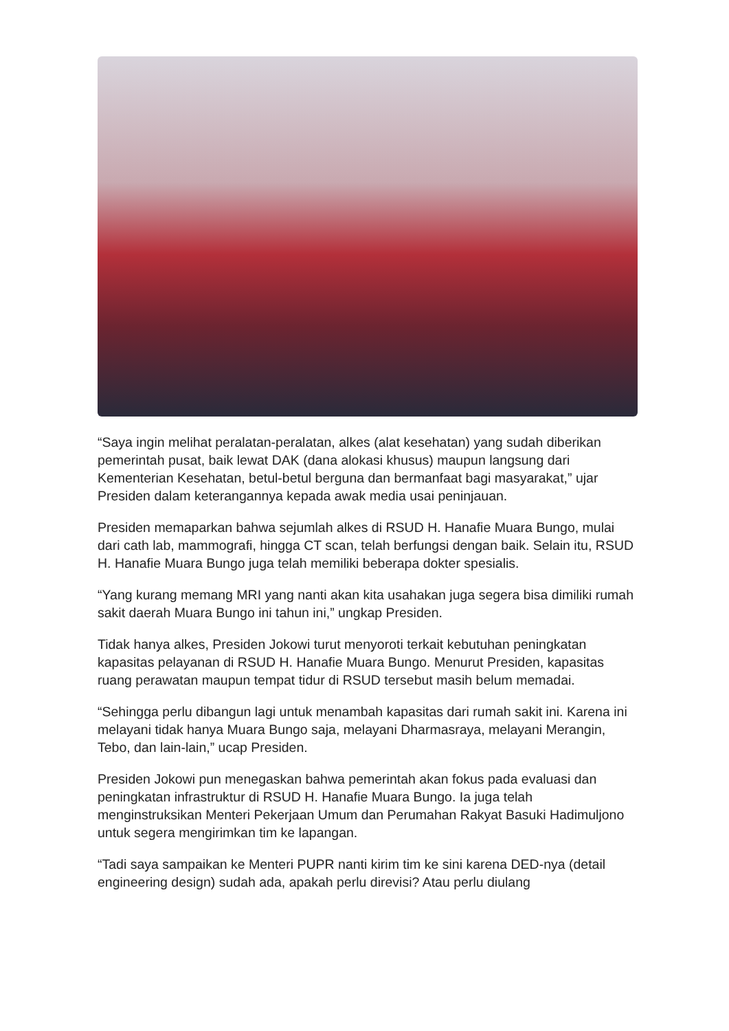“Saya ingin melihat peralatan-peralatan, alkes (alat kesehatan) yang sudah diberikan pemerintah pusat, baik lewat DAK (dana alokasi khusus) maupun langsung dari Kementerian Kesehatan, betul-betul berguna dan bermanfaat bagi masyarakat,” ujar Presiden dalam keterangannya kepada awak media usai peninjauan.
Presiden memaparkan bahwa sejumlah alkes di RSUD H. Hanafie Muara Bungo, mulai dari cath lab, mammografi, hingga CT scan, telah berfungsi dengan baik. Selain itu, RSUD H. Hanafie Muara Bungo juga telah memiliki beberapa dokter spesialis.
“Yang kurang memang MRI yang nanti akan kita usahakan juga segera bisa dimiliki rumah sakit daerah Muara Bungo ini tahun ini,” ungkap Presiden.
Tidak hanya alkes, Presiden Jokowi turut menyoroti terkait kebutuhan peningkatan kapasitas pelayanan di RSUD H. Hanafie Muara Bungo. Menurut Presiden, kapasitas ruang perawatan maupun tempat tidur di RSUD tersebut masih belum memadai.
“Sehingga perlu dibangun lagi untuk menambah kapasitas dari rumah sakit ini. Karena ini melayani tidak hanya Muara Bungo saja, melayani Dharmasraya, melayani Merangin, Tebo, dan lain-lain,” ucap Presiden.
Presiden Jokowi pun menegaskan bahwa pemerintah akan fokus pada evaluasi dan peningkatan infrastruktur di RSUD H. Hanafie Muara Bungo. Ia juga telah menginstruksikan Menteri Pekerjaan Umum dan Perumahan Rakyat Basuki Hadimuljono untuk segera mengirimkan tim ke lapangan.
“Tadi saya sampaikan ke Menteri PUPR nanti kirim tim ke sini karena DED-nya (detail engineering design) sudah ada, apakah perlu direvisi? Atau perlu diulang